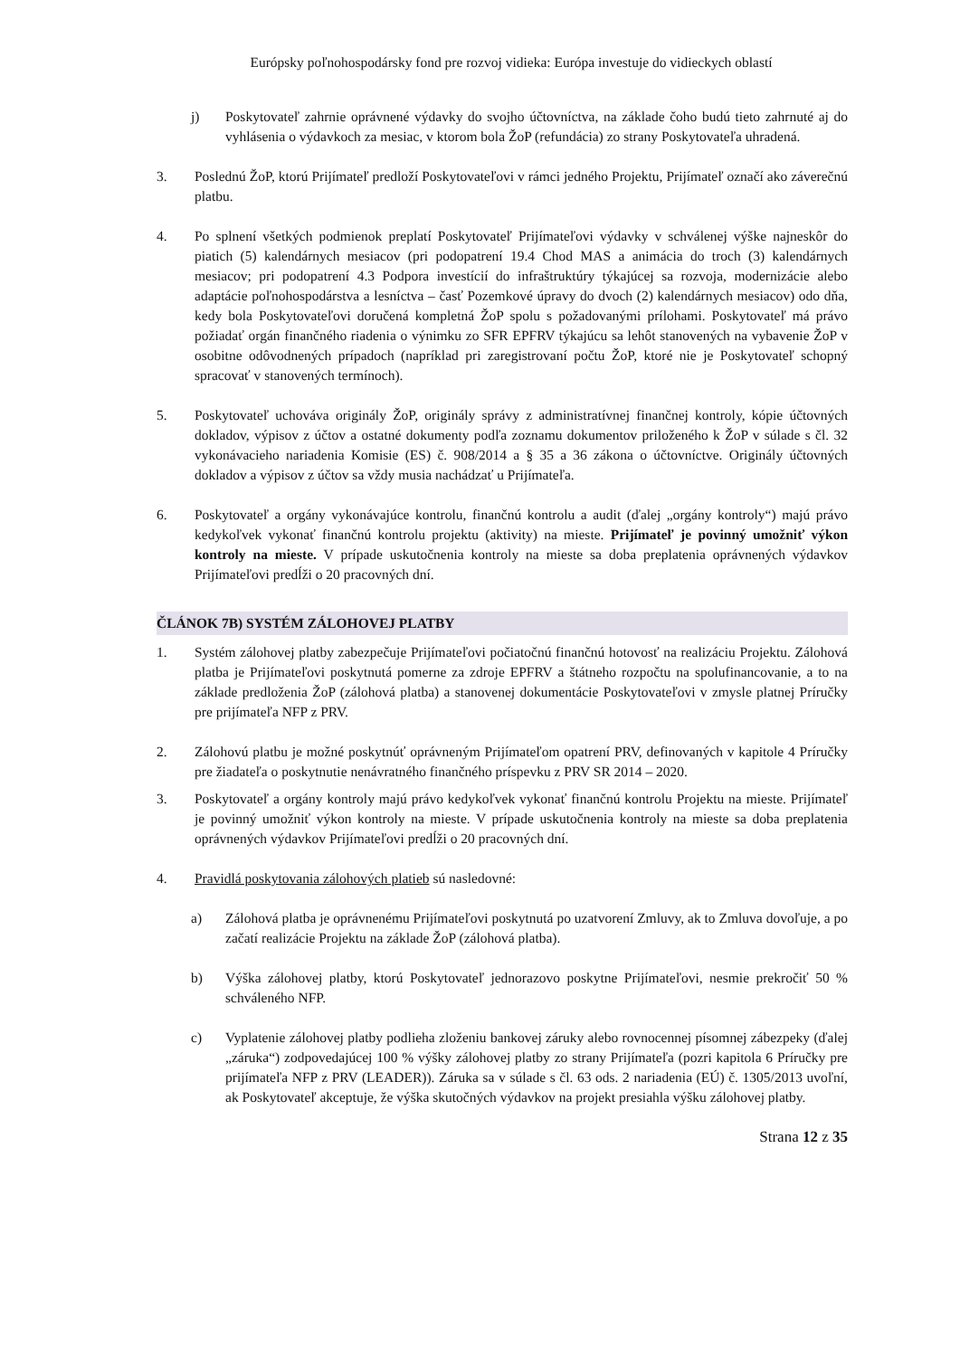Európsky poľnohospodársky fond pre rozvoj vidieka: Európa investuje do vidieckych oblastí
j) Poskytovateľ zahrnie oprávnené výdavky do svojho účtovníctva, na základe čoho budú tieto zahrnuté aj do vyhlásenia o výdavkoch za mesiac, v ktorom bola ŽoP (refundácia) zo strany Poskytovateľa uhradená.
3. Poslednú ŽoP, ktorú Prijímateľ predloží Poskytovateľovi v rámci jedného Projektu, Prijímateľ označí ako záverečnú platbu.
4. Po splnení všetkých podmienok preplatí Poskytovateľ Prijímateľovi výdavky v schválenej výške najneskôr do piatich (5) kalendárnych mesiacov (pri podopatrení 19.4 Chod MAS a animácia do troch (3) kalendárnych mesiacov; pri podopatrení 4.3 Podpora investícií do infraštruktúry týkajúcej sa rozvoja, modernizácie alebo adaptácie poľnohospodárstva a lesníctva – časť Pozemkové úpravy do dvoch (2) kalendárnych mesiacov) odo dňa, kedy bola Poskytovateľovi doručená kompletná ŽoP spolu s požadovanými prílohami. Poskytovateľ má právo požiadať orgán finančného riadenia o výnimku zo SFR EPFRV týkajúcu sa lehôt stanovených na vybavenie ŽoP v osobitne odôvodnených prípadoch (napríklad pri zaregistrovaní počtu ŽoP, ktoré nie je Poskytovateľ schopný spracovať v stanovených termínoch).
5. Poskytovateľ uchováva originály ŽoP, originály správy z administratívnej finančnej kontroly, kópie účtovných dokladov, výpisov z účtov a ostatné dokumenty podľa zoznamu dokumentov priloženého k ŽoP v súlade s čl. 32 vykonávacieho nariadenia Komisie (ES) č. 908/2014 a § 35 a 36 zákona o účtovníctve. Originály účtovných dokladov a výpisov z účtov sa vždy musia nachádzať u Prijímateľa.
6. Poskytovateľ a orgány vykonávajúce kontrolu, finančnú kontrolu a audit (ďalej „orgány kontroly“) majú právo kedykoľvek vykonať finančnú kontrolu projektu (aktivity) na mieste. Prijímateľ je povinný umožniť výkon kontroly na mieste. V prípade uskutočnenia kontroly na mieste sa doba preplatenia oprávnených výdavkov Prijímateľovi predĺži o 20 pracovných dní.
ČLÁNOK 7B) SYSTÉM ZÁLOHOVEJ PLATBY
1. Systém zálohovej platby zabezpečuje Prijímateľovi počiatočnú finančnú hotovosť na realizáciu Projektu. Zálohová platba je Prijímateľovi poskytnutá pomerne za zdroje EPFRV a štátneho rozpočtu na spolufinancovanie, a to na základe predloženia ŽoP (zálohová platba) a stanovenej dokumentácie Poskytovateľovi v zmysle platnej Príručky pre prijímateľa NFP z PRV.
2. Zálohovú platbu je možné poskytnúť oprávneným Prijímateľom opatrení PRV, definovaných v kapitole 4 Príručky pre žiadateľa o poskytnutie nenávratného finančného príspevku z PRV SR 2014 – 2020.
3. Poskytovateľ a orgány kontroly majú právo kedykoľvek vykonať finančnú kontrolu Projektu na mieste. Prijímateľ je povinný umožniť výkon kontroly na mieste. V prípade uskutočnenia kontroly na mieste sa doba preplatenia oprávnených výdavkov Prijímateľovi predĺži o 20 pracovných dní.
4. Pravidlá poskytovania zálohových platieb sú nasledovné:
a) Zálohová platba je oprávnenému Prijímateľovi poskytnutá po uzatvorení Zmluvy, ak to Zmluva dovoľuje, a po začatí realizácie Projektu na základe ŽoP (zálohová platba).
b) Výška zálohovej platby, ktorú Poskytovateľ jednorazovo poskytne Prijímateľovi, nesmie prekročiť 50 % schváleného NFP.
c) Vyplatenie zálohovej platby podlieha zloženiu bankovej záruky alebo rovnocennej písomnej zábezpeky (ďalej „záruka“) zodpovedajúcej 100 % výšky zálohovej platby zo strany Prijímateľa (pozri kapitola 6 Príručky pre prijímateľa NFP z PRV (LEADER)). Záruka sa v súlade s čl. 63 ods. 2 nariadenia (EÚ) č. 1305/2013 uvoľní, ak Poskytovateľ akceptuje, že výška skutočných výdavkov na projekt presiahla výšku zálohovej platby.
Strana 12 z 35